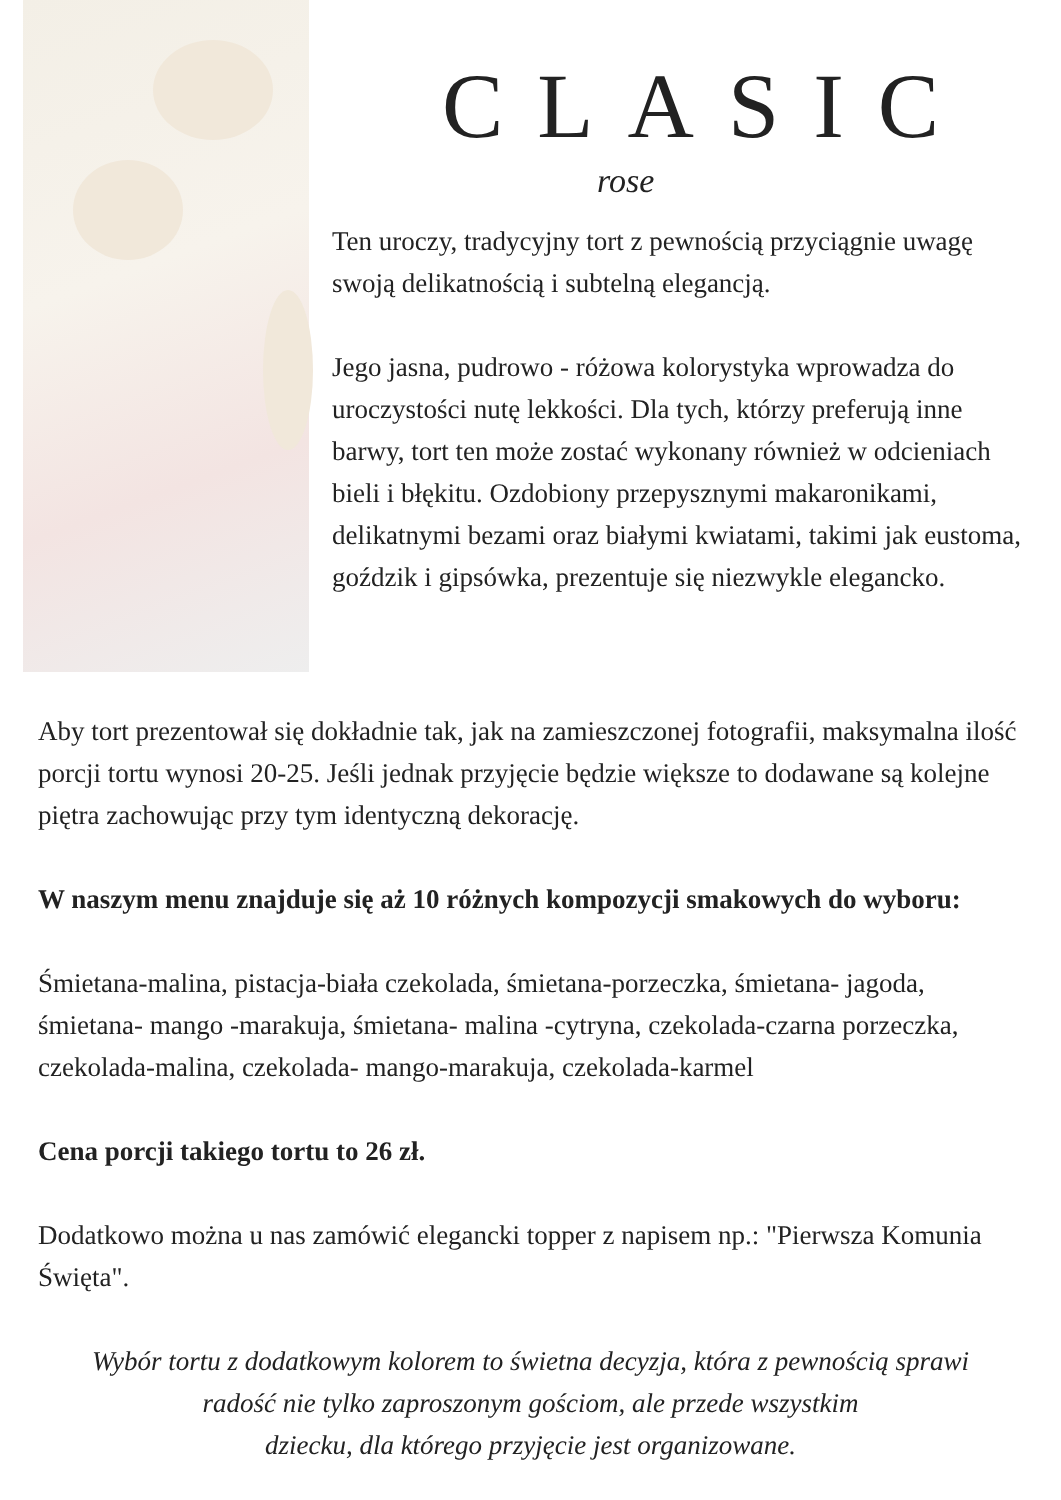CLASIC
rose
Ten uroczy, tradycyjny tort z pewnością przyciągnie uwagę swoją delikatnością i subtelną elegancją.
Jego jasna, pudrowo - różowa kolorystyka wprowadza do uroczystości nutę lekkości. Dla tych, którzy preferują inne barwy, tort ten może zostać wykonany również w odcieniach bieli i błękitu. Ozdobiony przepysznymi makaronikami, delikatnymi bezami oraz białymi kwiatami, takimi jak eustoma, goździk i gipsówka, prezentuje się niezwykle elegancko.
Aby tort prezentował się dokładnie tak, jak na zamieszczonej fotografii, maksymalna ilość porcji tortu wynosi 20-25. Jeśli jednak przyjęcie będzie większe to dodawane są kolejne piętra zachowując przy tym identyczną dekorację.
W naszym menu znajduje się aż 10 różnych kompozycji smakowych do wyboru:
Śmietana-malina, pistacja-biała czekolada, śmietana-porzeczka, śmietana- jagoda, śmietana- mango -marakuja, śmietana- malina -cytryna, czekolada-czarna porzeczka, czekolada-malina, czekolada- mango-marakuja, czekolada-karmel
Cena porcji takiego tortu to 26 zł.
Dodatkowo można u nas zamówić elegancki topper z napisem np.: "Pierwsza Komunia Święta".
Wybór tortu z dodatkowym kolorem to świetna decyzja, która z pewnością sprawi
radość nie tylko zaproszonym gościom, ale przede wszystkim
dziecku, dla którego przyjęcie jest organizowane.